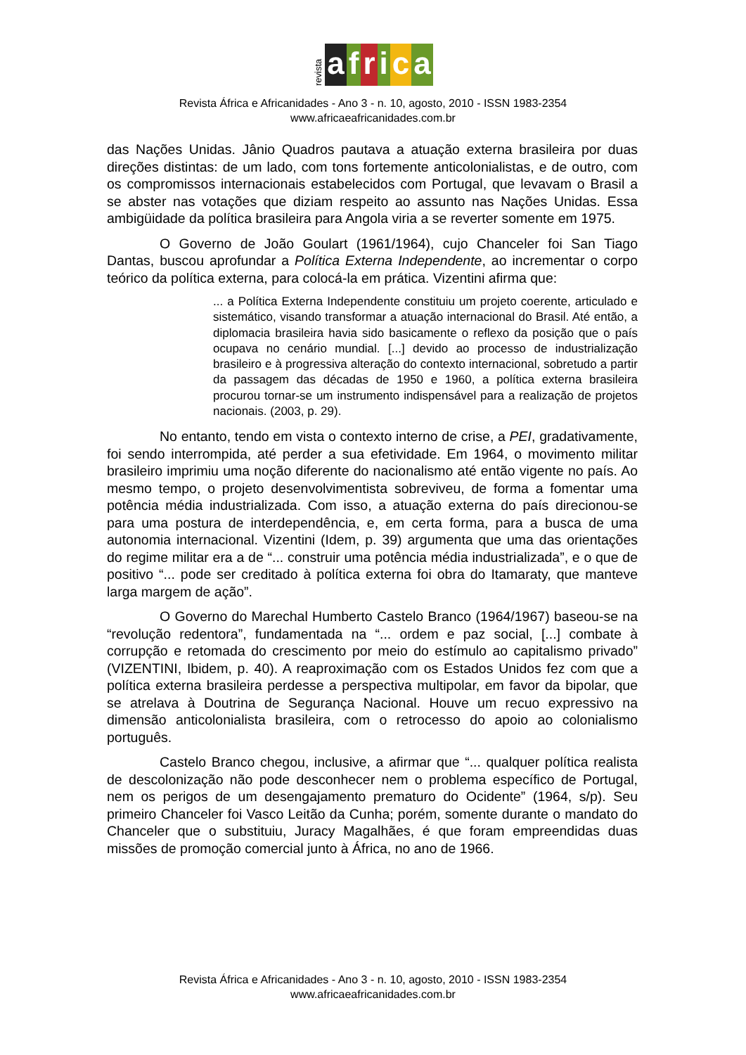revista
africa
Revista África e Africanidades - Ano 3 - n. 10, agosto, 2010 - ISSN 1983-2354
www.africaeafricanidades.com.br
das Nações Unidas. Jânio Quadros pautava a atuação externa brasileira por duas direções distintas: de um lado, com tons fortemente anticolonialistas, e de outro, com os compromissos internacionais estabelecidos com Portugal, que levavam o Brasil a se abster nas votações que diziam respeito ao assunto nas Nações Unidas. Essa ambigüidade da política brasileira para Angola viria a se reverter somente em 1975.
O Governo de João Goulart (1961/1964), cujo Chanceler foi San Tiago Dantas, buscou aprofundar a Política Externa Independente, ao incrementar o corpo teórico da política externa, para colocá-la em prática. Vizentini afirma que:
... a Política Externa Independente constituiu um projeto coerente, articulado e sistemático, visando transformar a atuação internacional do Brasil. Até então, a diplomacia brasileira havia sido basicamente o reflexo da posição que o país ocupava no cenário mundial. [...] devido ao processo de industrialização brasileiro e à progressiva alteração do contexto internacional, sobretudo a partir da passagem das décadas de 1950 e 1960, a política externa brasileira procurou tornar-se um instrumento indispensável para a realização de projetos nacionais. (2003, p. 29).
No entanto, tendo em vista o contexto interno de crise, a PEI, gradativamente, foi sendo interrompida, até perder a sua efetividade. Em 1964, o movimento militar brasileiro imprimiu uma noção diferente do nacionalismo até então vigente no país. Ao mesmo tempo, o projeto desenvolvimentista sobreviveu, de forma a fomentar uma potência média industrializada. Com isso, a atuação externa do país direcionou-se para uma postura de interdependência, e, em certa forma, para a busca de uma autonomia internacional. Vizentini (Idem, p. 39) argumenta que uma das orientações do regime militar era a de “... construir uma potência média industrializada”, e o que de positivo “... pode ser creditado à política externa foi obra do Itamaraty, que manteve larga margem de ação”.
O Governo do Marechal Humberto Castelo Branco (1964/1967) baseou-se na “revolução redentora”, fundamentada na “... ordem e paz social, [...] combate à corrupção e retomada do crescimento por meio do estímulo ao capitalismo privado” (VIZENTINI, Ibidem, p. 40). A reaproximação com os Estados Unidos fez com que a política externa brasileira perdesse a perspectiva multipolar, em favor da bipolar, que se atrelava à Doutrina de Segurança Nacional. Houve um recuo expressivo na dimensão anticolonialista brasileira, com o retrocesso do apoio ao colonialismo português.
Castelo Branco chegou, inclusive, a afirmar que “... qualquer política realista de descolonização não pode desconhecer nem o problema específico de Portugal, nem os perigos de um desengajamento prematuro do Ocidente” (1964, s/p). Seu primeiro Chanceler foi Vasco Leitão da Cunha; porém, somente durante o mandato do Chanceler que o substituiu, Juracy Magalhães, é que foram empreendidas duas missões de promoção comercial junto à África, no ano de 1966.
Revista África e Africanidades - Ano 3 - n. 10, agosto, 2010 - ISSN 1983-2354
www.africaeafricanidades.com.br